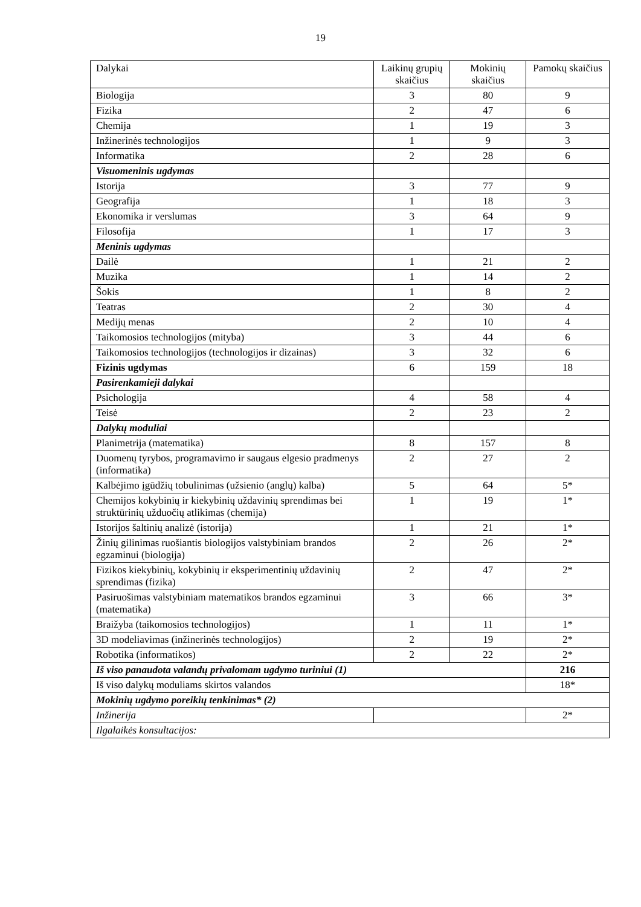19
| Dalykai | Laikinų grupių skaičius | Mokinių skaičius | Pamokų skaičius |
| --- | --- | --- | --- |
| Biologija | 3 | 80 | 9 |
| Fizika | 2 | 47 | 6 |
| Chemija | 1 | 19 | 3 |
| Inžinerinės technologijos | 1 | 9 | 3 |
| Informatika | 2 | 28 | 6 |
| Visuomeninis ugdymas | | | |
| Istorija | 3 | 77 | 9 |
| Geografija | 1 | 18 | 3 |
| Ekonomika ir verslumas | 3 | 64 | 9 |
| Filosofija | 1 | 17 | 3 |
| Meninis ugdymas | | | |
| Dailė | 1 | 21 | 2 |
| Muzika | 1 | 14 | 2 |
| Šokis | 1 | 8 | 2 |
| Teatras | 2 | 30 | 4 |
| Medijų menas | 2 | 10 | 4 |
| Taikomosios technologijos (mityba) | 3 | 44 | 6 |
| Taikomosios technologijos (technologijos ir dizainas) | 3 | 32 | 6 |
| Fizinis ugdymas | 6 | 159 | 18 |
| Pasirenkamieji dalykai | | | |
| Psichologija | 4 | 58 | 4 |
| Teisė | 2 | 23 | 2 |
| Dalykų moduliai | | | |
| Planimetrija (matematika) | 8 | 157 | 8 |
| Duomenų tyrybos, programavimo ir saugaus elgesio pradmenys (informatika) | 2 | 27 | 2 |
| Kalbėjimo įgūdžių tobulinimas (užsienio (anglų) kalba) | 5 | 64 | 5* |
| Chemijos kokybinių ir kiekybinių uždavinių sprendimas bei struktūrinių užduočių atlikimas (chemija) | 1 | 19 | 1* |
| Istorijos šaltinių analizė (istorija) | 1 | 21 | 1* |
| Žinių gilinimas ruošiantis biologijos valstybiniam brandos egzaminui (biologija) | 2 | 26 | 2* |
| Fizikos kiekybinių, kokybinių ir eksperimentinių uždavinių sprendimas (fizika) | 2 | 47 | 2* |
| Pasiruošimas valstybiniam matematikos brandos egzaminui (matematika) | 3 | 66 | 3* |
| Braižyba (taikomosios technologijos) | 1 | 11 | 1* |
| 3D modeliavimas (inžinerinės technologijos) | 2 | 19 | 2* |
| Robotika (informatikos) | 2 | 22 | 2* |
| Iš viso panaudota valandų privalomam ugdymo turiniui (1) | | | 216 |
| Iš viso dalykų moduliams skirtos valandos | | | 18* |
| Mokinių ugdymo poreikių tenkinimas* (2) | | | |
| Inžinerija | | | 2* |
| Ilgalaikės konsultacijos: | | | |